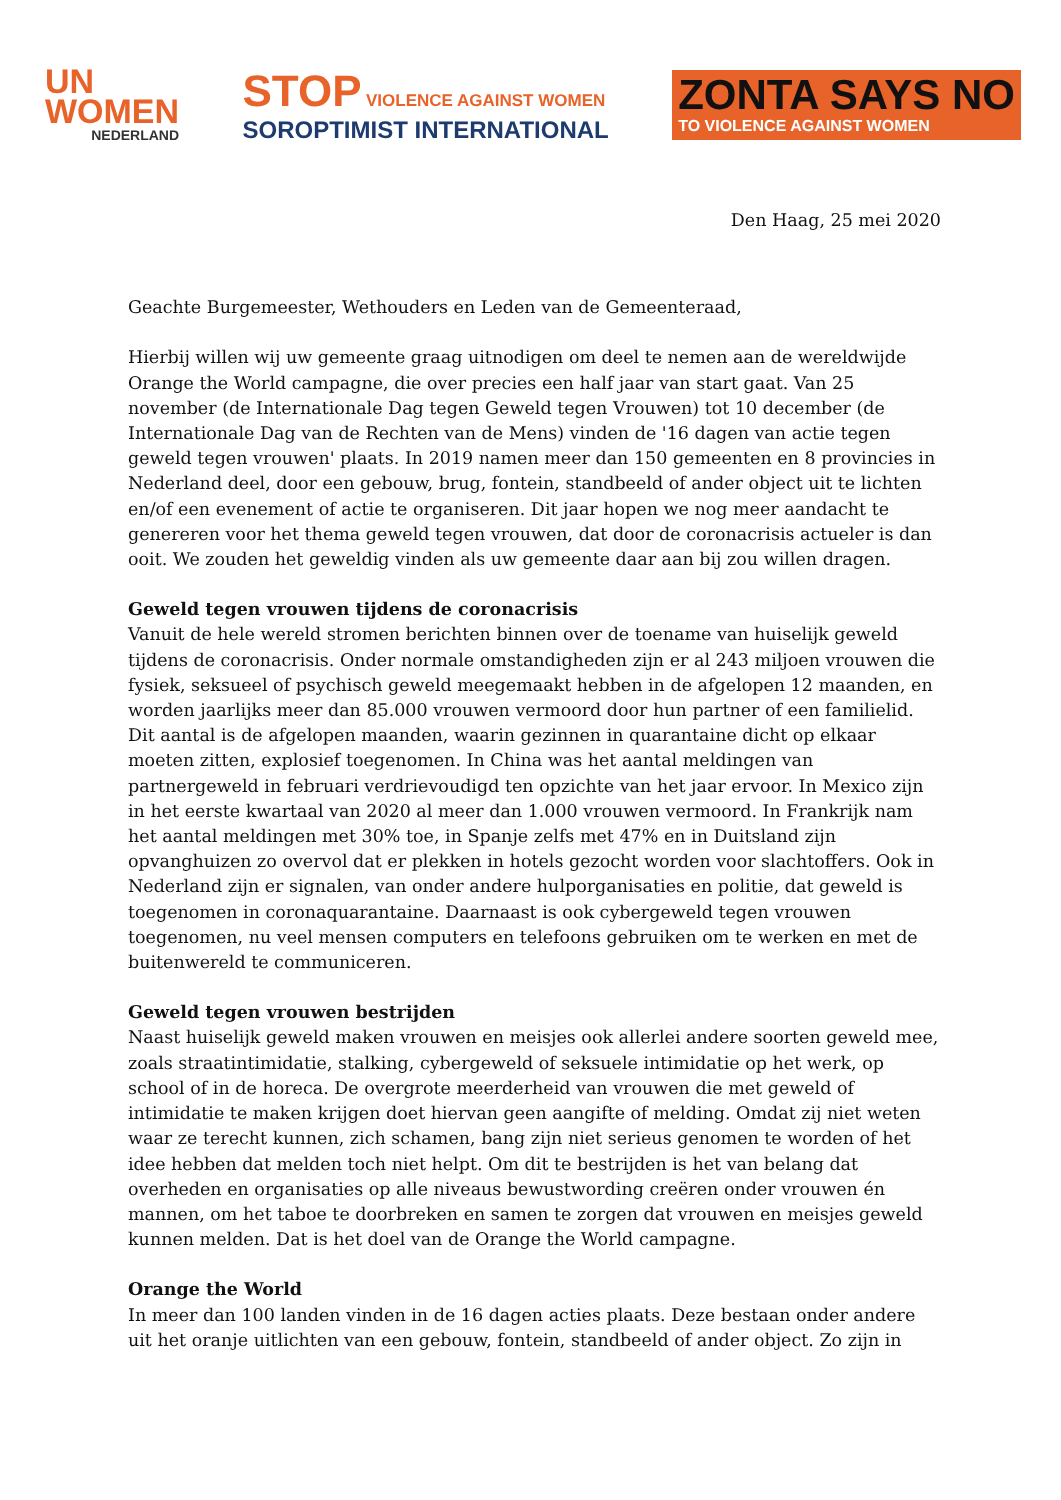UN
WOMEN
NEDERLAND
STOP VIOLENCE AGAINST WOMEN
SOROPTIMIST INTERNATIONAL
ZONTA SAYS NO
TO VIOLENCE AGAINST WOMEN
Den Haag, 25 mei 2020
Geachte Burgemeester, Wethouders en Leden van de Gemeenteraad,
Hierbij willen wij uw gemeente graag uitnodigen om deel te nemen aan de wereldwijde Orange the World campagne, die over precies een half jaar van start gaat. Van 25 november (de Internationale Dag tegen Geweld tegen Vrouwen) tot 10 december (de Internationale Dag van de Rechten van de Mens) vinden de '16 dagen van actie tegen geweld tegen vrouwen' plaats. In 2019 namen meer dan 150 gemeenten en 8 provincies in Nederland deel, door een gebouw, brug, fontein, standbeeld of ander object uit te lichten en/of een evenement of actie te organiseren. Dit jaar hopen we nog meer aandacht te genereren voor het thema geweld tegen vrouwen, dat door de coronacrisis actueler is dan ooit. We zouden het geweldig vinden als uw gemeente daar aan bij zou willen dragen.
Geweld tegen vrouwen tijdens de coronacrisis
Vanuit de hele wereld stromen berichten binnen over de toename van huiselijk geweld tijdens de coronacrisis. Onder normale omstandigheden zijn er al 243 miljoen vrouwen die fysiek, seksueel of psychisch geweld meegemaakt hebben in de afgelopen 12 maanden, en worden jaarlijks meer dan 85.000 vrouwen vermoord door hun partner of een familielid. Dit aantal is de afgelopen maanden, waarin gezinnen in quarantaine dicht op elkaar moeten zitten, explosief toegenomen. In China was het aantal meldingen van partnergeweld in februari verdrievoudigd ten opzichte van het jaar ervoor. In Mexico zijn in het eerste kwartaal van 2020 al meer dan 1.000 vrouwen vermoord. In Frankrijk nam het aantal meldingen met 30% toe, in Spanje zelfs met 47% en in Duitsland zijn opvanghuizen zo overvol dat er plekken in hotels gezocht worden voor slachtoffers. Ook in Nederland zijn er signalen, van onder andere hulporganisaties en politie, dat geweld is toegenomen in coronaquarantaine. Daarnaast is ook cybergeweld tegen vrouwen toegenomen, nu veel mensen computers en telefoons gebruiken om te werken en met de buitenwereld te communiceren.
Geweld tegen vrouwen bestrijden
Naast huiselijk geweld maken vrouwen en meisjes ook allerlei andere soorten geweld mee, zoals straatintimidatie, stalking, cybergeweld of seksuele intimidatie op het werk, op school of in de horeca. De overgrote meerderheid van vrouwen die met geweld of intimidatie te maken krijgen doet hiervan geen aangifte of melding. Omdat zij niet weten waar ze terecht kunnen, zich schamen, bang zijn niet serieus genomen te worden of het idee hebben dat melden toch niet helpt. Om dit te bestrijden is het van belang dat overheden en organisaties op alle niveaus bewustwording creëren onder vrouwen én mannen, om het taboe te doorbreken en samen te zorgen dat vrouwen en meisjes geweld kunnen melden. Dat is het doel van de Orange the World campagne.
Orange the World
In meer dan 100 landen vinden in de 16 dagen acties plaats. Deze bestaan onder andere uit het oranje uitlichten van een gebouw, fontein, standbeeld of ander object. Zo zijn in